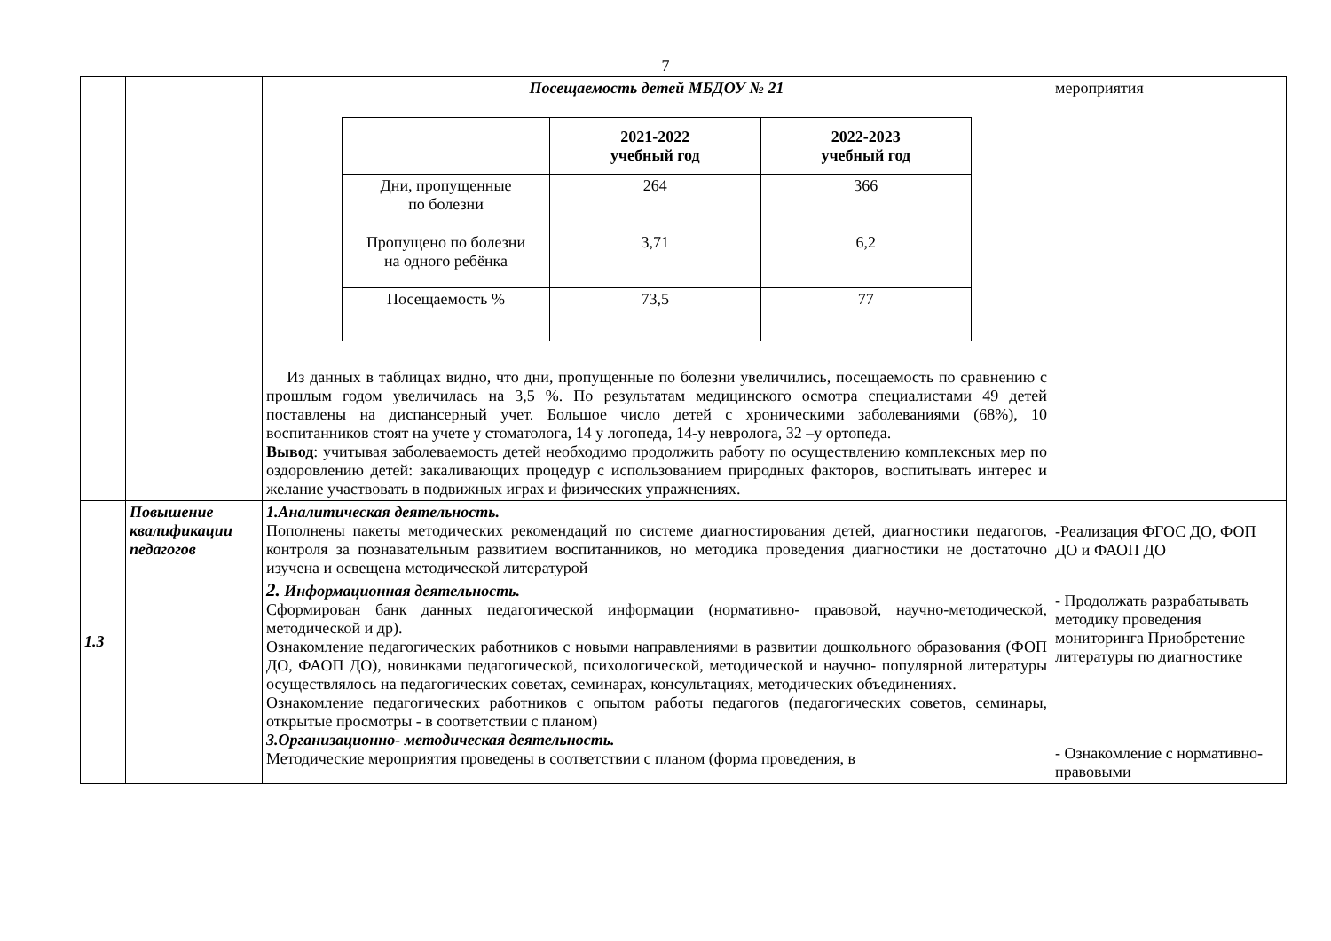7
| | | Посещаемость детей МБДОУ № 21 / / 2021-2022 учебный год / 2022-2023 учебный год / / --- / --- / --- / / Дни, пропущенные по болезни / 264 / 366 / / Пропущено по болезни на одного ребёнка / 3,71 / 6,2 / / Посещаемость % / 73,5 / 77 / Из данных в таблицах видно, что дни, пропущенные по болезни увеличились, посещаемость по сравнению с прошлым годом увеличилась на 3,5 %. По результатам медицинского осмотра специалистами 49 детей поставлены на диспансерный учет. Большое число детей с хроническими заболеваниями (68%), 10 воспитанников стоят на учете у стоматолога, 14 у логопеда, 14-у невролога, 32 –у ортопеда. Вывод : учитывая заболеваемость детей необходимо продолжить работу по осуществлению комплексных мер по оздоровлению детей: закаливающих процедур с использованием природных факторов, воспитывать интерес и желание участвовать в подвижных играх и физических упражнениях. | мероприятия |
| 1.3 | Повышение квалификации педагогов | 1.Аналитическая деятельность. Пополнены пакеты методических рекомендаций по системе диагностирования детей, диагностики педагогов, контроля за познавательным развитием воспитанников, но методика проведения диагностики не достаточно изучена и освещена методической литературой 2. Информационная деятельность. Сформирован банк данных педагогической информации (нормативно- правовой, научно-методической, методической и др). Ознакомление педагогических работников с новыми направлениями в развитии дошкольного образования (ФОП ДО, ФАОП ДО), новинками педагогической, психологической, методической и научно- популярной литературы осуществлялось на педагогических советах, семинарах, консультациях, методических объединениях. Ознакомление педагогических работников с опытом работы педагогов (педагогических советов, семинары, открытые просмотры - в соответствии с планом) 3.Организационно- методическая деятельность. Методические мероприятия проведены в соответствии с планом (форма проведения, в | -Реализация ФГОС ДО, ФОП ДО и ФАОП ДО - Продолжать разрабатывать методику проведения мониторинга Приобретение литературы по диагностике - Ознакомление с нормативно- правовыми |